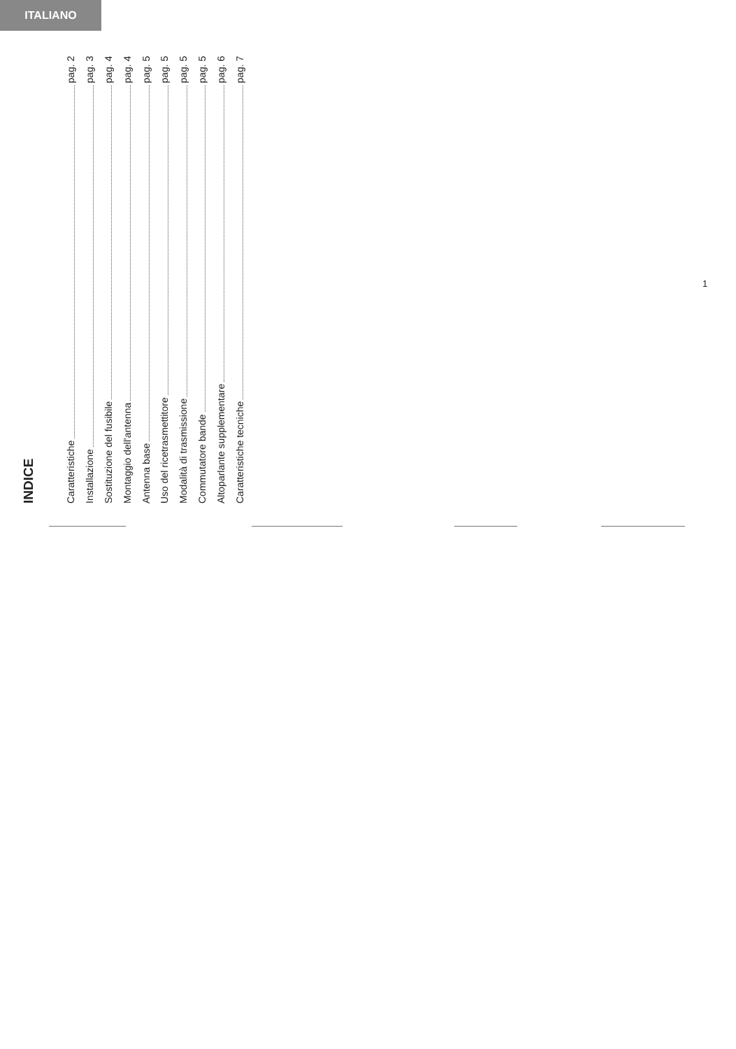ITALIANO
INDICE
Caratteristiche pag. 2
Installazione pag. 3
Sostituzione del fusibile pag. 4
Montaggio dell'antenna pag. 4
Antenna base pag. 5
Uso del ricetrasmettitore pag. 5
Modalità di trasmissione pag. 5
Commutatore bande pag. 5
Altoparlante supplementare pag. 6
Caratteristiche tecniche pag. 7
1